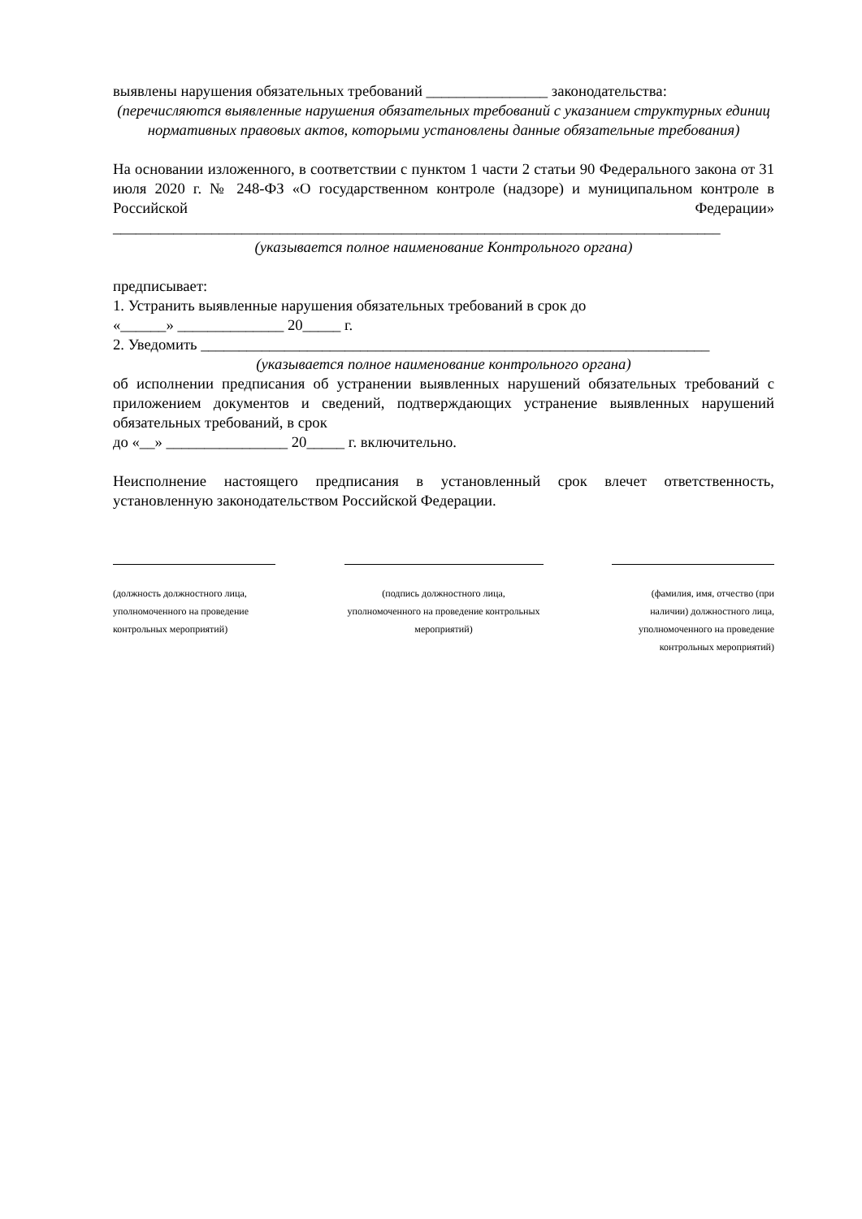выявлены нарушения обязательных требований ________________ законодательства:
(перечисляются выявленные нарушения обязательных требований с указанием структурных единиц нормативных правовых актов, которыми установлены данные обязательные требования)
На основании изложенного, в соответствии с пунктом 1 части 2 статьи 90 Федерального закона от 31 июля 2020 г. № 248-ФЗ «О государственном контроле (надзоре) и муниципальном контроле в Российской Федерации» ________________________________________________________________________________
(указывается полное наименование Контрольного органа)
предписывает:
1. Устранить выявленные нарушения обязательных требований в срок до
«______» ______________ 20_____ г.
2. Уведомить ___________________________________________________________________
(указывается полное наименование контрольного органа)
об исполнении предписания об устранении выявленных нарушений обязательных требований с приложением документов и сведений, подтверждающих устранение выявленных нарушений обязательных требований, в срок
до «__» ________________ 20_____ г. включительно.
Неисполнение настоящего предписания в установленный срок влечет ответственность, установленную законодательством Российской Федерации.
(должность должностного лица, уполномоченного на проведение контрольных мероприятий)
(подпись должностного лица, уполномоченного на проведение контрольных мероприятий)
(фамилия, имя, отчество (при наличии) должностного лица, уполномоченного на проведение контрольных мероприятий)